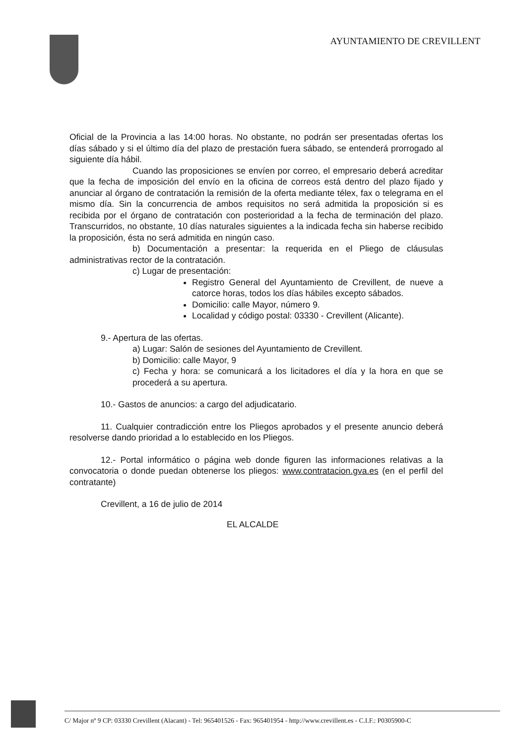AYUNTAMIENTO DE CREVILLENT
Oficial de la Provincia a las 14:00 horas. No obstante, no podrán ser presentadas ofertas los días sábado y si el último día del plazo de prestación fuera sábado, se entenderá prorrogado al siguiente día hábil.
Cuando las proposiciones se envíen por correo, el empresario deberá acreditar que la fecha de imposición del envío en la oficina de correos está dentro del plazo fijado y anunciar al órgano de contratación la remisión de la oferta mediante télex, fax o telegrama en el mismo día. Sin la concurrencia de ambos requisitos no será admitida la proposición si es recibida por el órgano de contratación con posterioridad a la fecha de terminación del plazo. Transcurridos, no obstante, 10 días naturales siguientes a la indicada fecha sin haberse recibido la proposición, ésta no será admitida en ningún caso.
b) Documentación a presentar: la requerida en el Pliego de cláusulas administrativas rector de la contratación.
c) Lugar de presentación:
Registro General del Ayuntamiento de Crevillent, de nueve a catorce horas, todos los días hábiles excepto sábados.
Domicilio: calle Mayor, número 9.
Localidad y código postal: 03330 - Crevillent (Alicante).
9.- Apertura de las ofertas.
a) Lugar: Salón de sesiones del Ayuntamiento de Crevillent.
b) Domicilio: calle Mayor, 9
c) Fecha y hora: se comunicará a los licitadores el día y la hora en que se procederá a su apertura.
10.- Gastos de anuncios: a cargo del adjudicatario.
11. Cualquier contradicción entre los Pliegos aprobados y el presente anuncio deberá resolverse dando prioridad a lo establecido en los Pliegos.
12.- Portal informático o página web donde figuren las informaciones relativas a la convocatoria o donde puedan obtenerse los pliegos: www.contratacion.gva.es (en el perfil del contratante)
Crevillent, a 16 de julio de 2014
EL ALCALDE
C/ Major nº 9 CP: 03330 Crevillent (Alacant) - Tel: 965401526 - Fax: 965401954 - http://www.crevillent.es - C.I.F.: P0305900-C